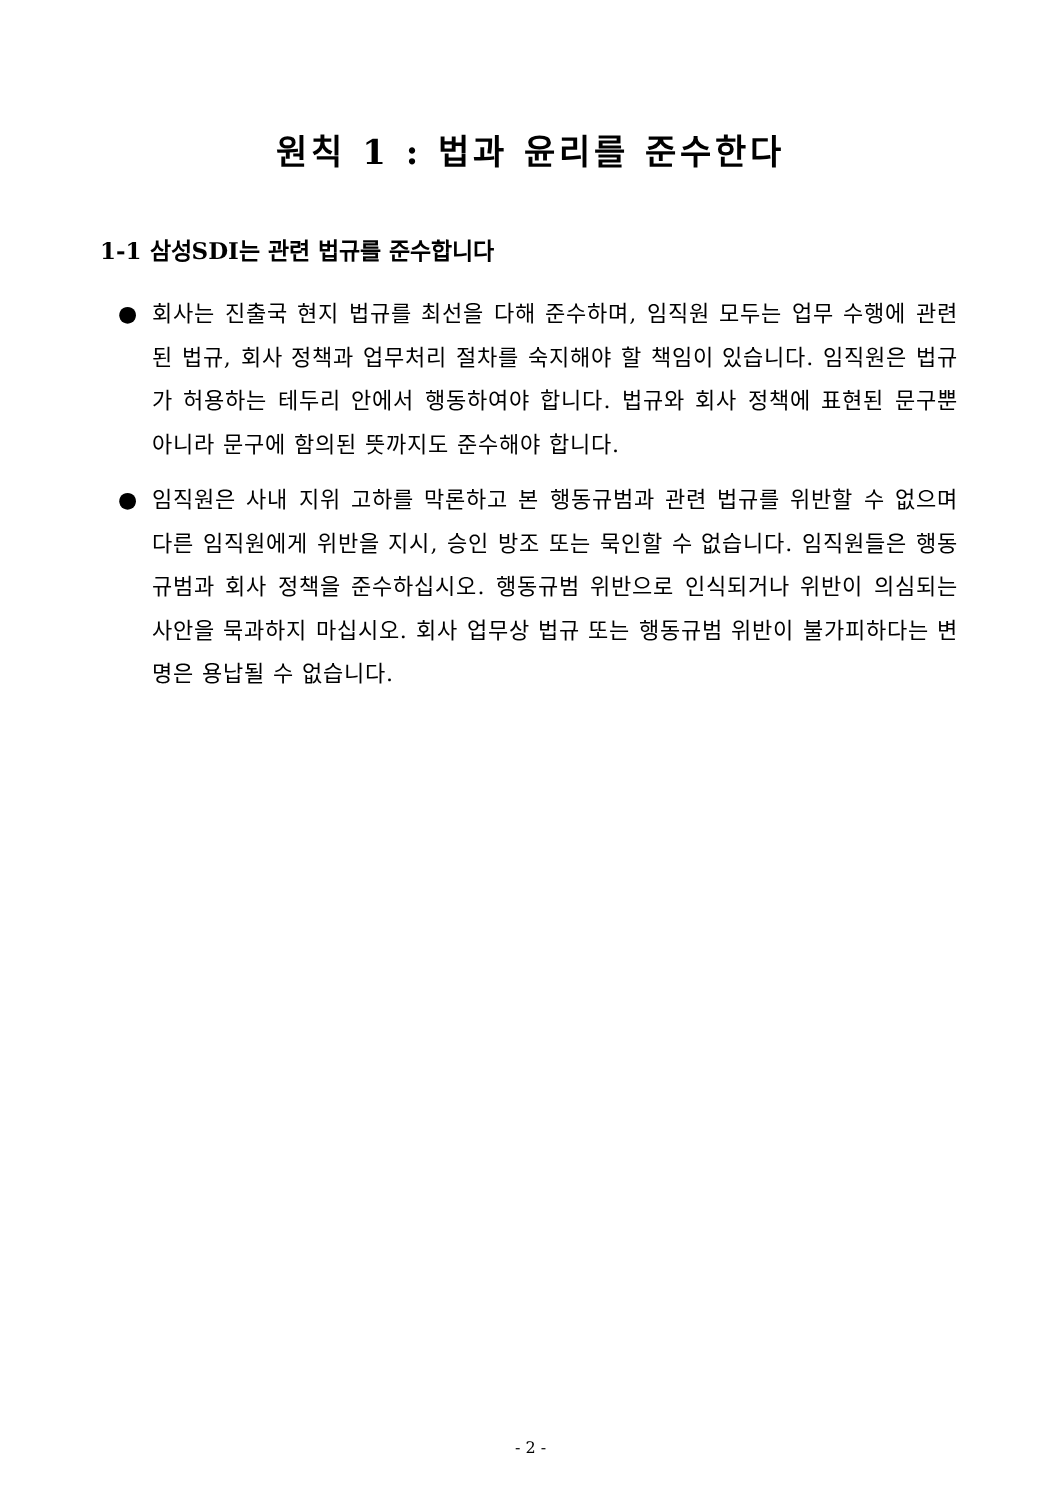원칙 1 : 법과 윤리를 준수한다
1-1 삼성SDI는 관련 법규를 준수합니다
● 회사는 진출국 현지 법규를 최선을 다해 준수하며, 임직원 모두는 업무 수행에 관련된 법규, 회사 정책과 업무처리 절차를 숙지해야 할 책임이 있습니다. 임직원은 법규가 허용하는 테두리 안에서 행동하여야 합니다. 법규와 회사 정책에 표현된 문구뿐 아니라 문구에 함의된 뜻까지도 준수해야 합니다.
● 임직원은 사내 지위 고하를 막론하고 본 행동규범과 관련 법규를 위반할 수 없으며 다른 임직원에게 위반을 지시, 승인 방조 또는 묵인할 수 없습니다. 임직원들은 행동규범과 회사 정책을 준수하십시오. 행동규범 위반으로 인식되거나 위반이 의심되는 사안을 묵과하지 마십시오. 회사 업무상 법규 또는 행동규범 위반이 불가피하다는 변명은 용납될 수 없습니다.
- 2 -